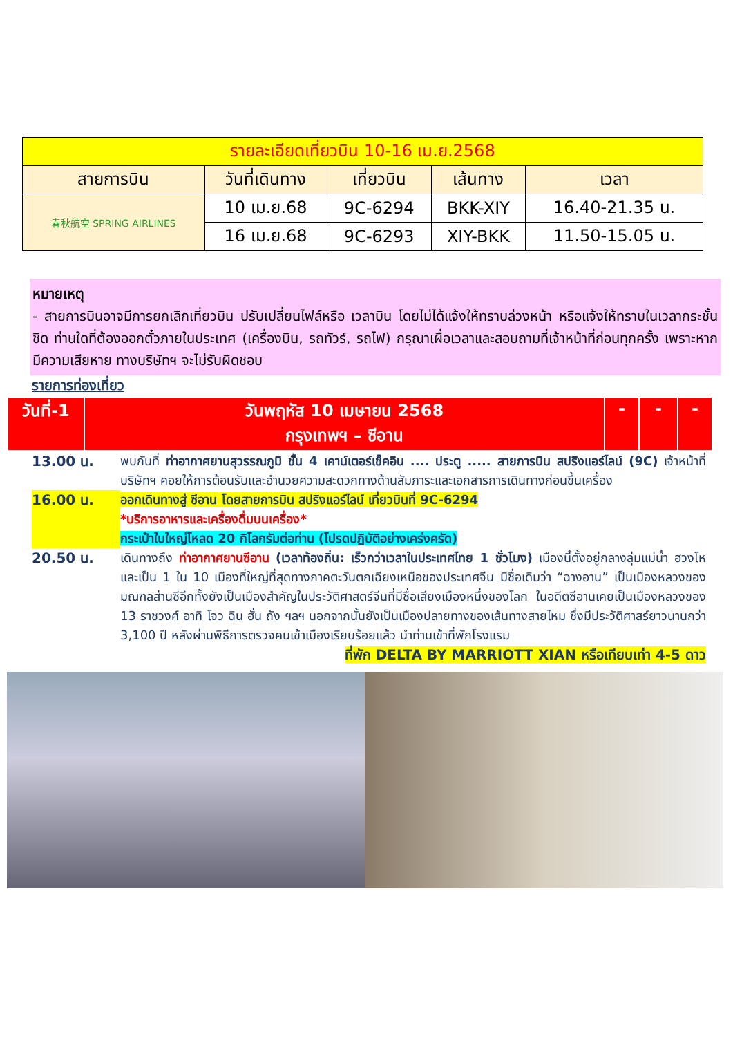| รายละเอียดเที่ยวบิน 10-16 เม.ย.2568 | | | | |
| สายการบิน | วันที่เดินทาง | เที่ยวบิน | เส้นทาง | เวลา |
| 春秋航空 SPRING AIRLINES | 10 เม.ย.68 | 9C-6294 | BKK-XIY | 16.40-21.35 น. |
| | 16 เม.ย.68 | 9C-6293 | XIY-BKK | 11.50-15.05 น. |
หมายเหตุ
- สายการบินอาจมีการยกเลิกเที่ยวบิน ปรับเปลี่ยนไฟล์หรือ เวลาบิน โดยไม่ได้แจ้งให้ทราบล่วงหน้า หรือแจ้งให้ทราบในเวลากระชั้นชิด ท่านใดที่ต้องออกตั๋วภายในประเทศ (เครื่องบิน, รถทัวร์, รถไฟ) กรุณาเผื่อเวลาและสอบถามที่เจ้าหน้าที่ก่อนทุกครั้ง เพราะหากมีความเสียหาย ทางบริษัทฯ จะไม่รับผิดชอบ
รายการท่องเที่ยว
| วันที่-1 | วันพฤหัส 10 เมษายน 2568 กรุงเทพฯ – ซีอาน | - | - | - |
13.00 น. พบกันที่ ท่าอากาศยานสุวรรณภูมิ ชั้น 4 เคาน์เตอร์เช็คอิน .... ประตู ..... สายการบิน สปริงแอร์ไลน์ (9C) เจ้าหน้าที่บริษัทฯ คอยให้การต้อนรับและอำนวยความสะดวกทางด้านสัมภาระและเอกสารการเดินทางก่อนขึ้นเครื่อง
16.00 น. ออกเดินทางสู่ ซีอาน โดยสายการบิน สปริงแอร์ไลน์ เที่ยวบินที่ 9C-6294
*บริการอาหารและเครื่องดื่มบนเครื่อง*
กระเป๋าใบใหญ่โหลด 20 กิโลกรัมต่อท่าน (โปรดปฏิบัติอย่างเคร่งครัด)
20.50 น. เดินทางถึง ท่าอากาศยานซีอาน (เวลาท้องถิ่น: เร็วกว่าเวลาในประเทศไทย 1 ชั่วโมง) เมืองนี้ตั้งอยู่กลางลุ่มแม่น้ำ ฮวงโห และเป็น 1 ใน 10 เมืองที่ใหญ่ที่สุดทางภาคตะวันตกเฉียงเหนือของประเทศจีน มีชื่อเดิมว่า “ฉางอาน” เป็นเมืองหลวงของมณฑลส่านซีอีกทั้งยังเป็นเมืองสำคัญในประวัติศาสตร์จีนที่มีชื่อเสียงเมืองหนึ่งของโลก ในอดีตซีอานเคยเป็นเมืองหลวงของ 13 ราชวงศ์ อาทิ โจว ฉิน ฮั่น ถัง ฯลฯ นอกจากนั้นยังเป็นเมืองปลายทางของเส้นทางสายไหม ซึ่งมีประวัติศาสร์ยาวนานกว่า 3,100 ปี หลังผ่านพิธีการตรวจคนเข้าเมืองเรียบร้อยแล้ว นำท่านเข้าที่พักโรงแรม
ที่พัก DELTA BY MARRIOTT XIAN หรือเทียบเท่า 4-5 ดาว